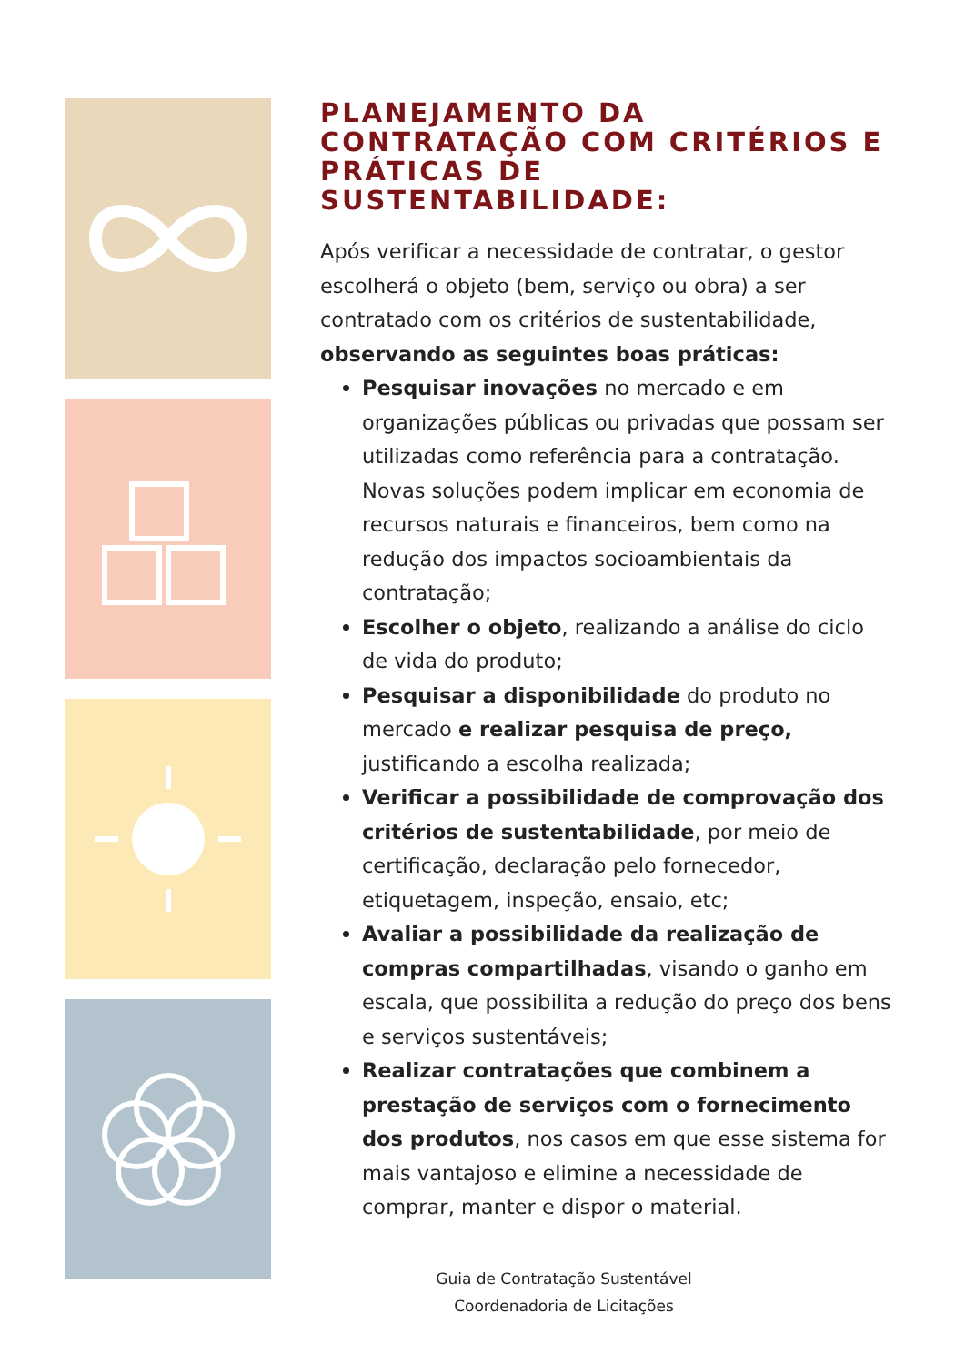PLANEJAMENTO DA CONTRATAÇÃO COM CRITÉRIOS E PRÁTICAS DE SUSTENTABILIDADE:
Após verificar a necessidade de contratar, o gestor escolherá o objeto (bem, serviço ou obra) a ser contratado com os critérios de sustentabilidade, observando as seguintes boas práticas:
Pesquisar inovações no mercado e em organizações públicas ou privadas que possam ser utilizadas como referência para a contratação. Novas soluções podem implicar em economia de recursos naturais e financeiros, bem como na redução dos impactos socioambientais da contratação;
Escolher o objeto, realizando a análise do ciclo de vida do produto;
Pesquisar a disponibilidade do produto no mercado e realizar pesquisa de preço, justificando a escolha realizada;
Verificar a possibilidade de comprovação dos critérios de sustentabilidade, por meio de certificação, declaração pelo fornecedor, etiquetagem, inspeção, ensaio, etc;
Avaliar a possibilidade da realização de compras compartilhadas, visando o ganho em escala, que possibilita a redução do preço dos bens e serviços sustentáveis;
Realizar contratações que combinem a prestação de serviços com o fornecimento dos produtos, nos casos em que esse sistema for mais vantajoso e elimine a necessidade de comprar, manter e dispor o material.
Guia de Contratação Sustentável
Coordenadoria de Licitações